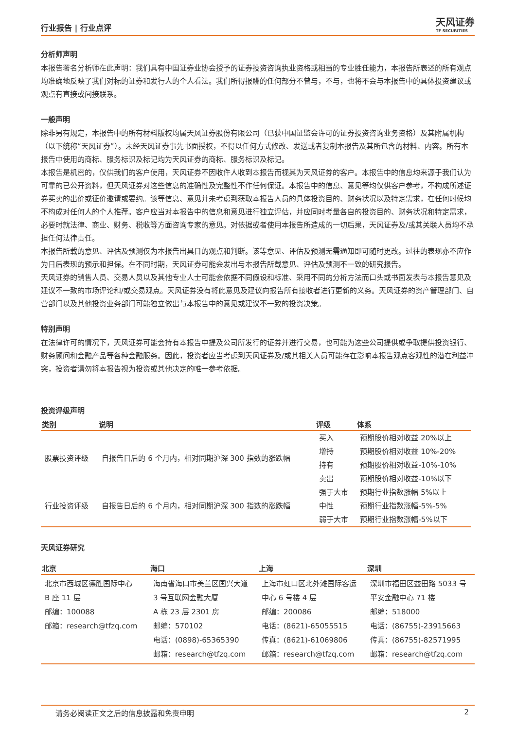行业报告 | 行业点评
天风证券
TF SECURITIES
分析师声明
本报告署名分析师在此声明：我们具有中国证券业协会授予的证券投资咨询执业资格或相当的专业胜任能力，本报告所表述的所有观点均准确地反映了我们对标的证券和发行人的个人看法。我们所得报酬的任何部分不曾与，不与，也将不会与本报告中的具体投资建议或观点有直接或间接联系。
一般声明
除非另有规定，本报告中的所有材料版权均属天风证券股份有限公司（已获中国证监会许可的证券投资咨询业务资格）及其附属机构（以下统称“天风证券”）。未经天风证券事先书面授权，不得以任何方式修改、发送或者复制本报告及其所包含的材料、内容。所有本报告中使用的商标、服务标识及标记均为天风证券的商标、服务标识及标记。
本报告是机密的，仅供我们的客户使用，天风证券不因收件人收到本报告而视其为天风证券的客户。本报告中的信息均来源于我们认为可靠的已公开资料，但天风证券对这些信息的准确性及完整性不作任何保证。本报告中的信息、意见等均仅供客户参考，不构成所述证券买卖的出价或征价邀请或要约。该等信息、意见并未考虑到获取本报告人员的具体投资目的、财务状况以及特定需求，在任何时候均不构成对任何人的个人推荐。客户应当对本报告中的信息和意见进行独立评估，并应同时考量各自的投资目的、财务状况和特定需求，必要时就法律、商业、财务、税收等方面咨询专家的意见。对依据或者使用本报告所造成的一切后果，天风证券及/或其关联人员均不承担任何法律责任。
本报告所载的意见、评估及预测仅为本报告出具日的观点和判断。该等意见、评估及预测无需通知即可随时更改。过往的表现亦不应作为日后表现的预示和担保。在不同时期，天风证券可能会发出与本报告所载意见、评估及预测不一致的研究报告。
天风证券的销售人员、交易人员以及其他专业人士可能会依据不同假设和标准、采用不同的分析方法而口头或书面发表与本报告意见及建议不一致的市场评论和/或交易观点。天风证券没有将此意见及建议向报告所有接收者进行更新的义务。天风证券的资产管理部门、自营部门以及其他投资业务部门可能独立做出与本报告中的意见或建议不一致的投资决策。
特别声明
在法律许可的情况下，天风证券可能会持有本报告中提及公司所发行的证券并进行交易，也可能为这些公司提供或争取提供投资银行、财务顾问和金融产品等各种金融服务。因此，投资者应当考虑到天风证券及/或其相关人员可能存在影响本报告观点客观性的潜在利益冲突，投资者请勿将本报告视为投资或其他决定的唯一参考依据。
投资评级声明
| 类别 | 说明 | 评级 | 体系 |
| --- | --- | --- | --- |
| 股票投资评级 | 自报告日后的 6 个月内，相对同期沪深 300 指数的涨跌幅 | 买入 | 预期股价相对收益 20%以上 |
| | | 增持 | 预期股价相对收益 10%-20% |
| | | 持有 | 预期股价相对收益-10%-10% |
| | | 卖出 | 预期股价相对收益-10%以下 |
| 行业投资评级 | 自报告日后的 6 个月内，相对同期沪深 300 指数的涨跌幅 | 强于大市 | 预期行业指数涨幅 5%以上 |
| | | 中性 | 预期行业指数涨幅-5%-5% |
| | | 弱于大市 | 预期行业指数涨幅-5%以下 |
天风证券研究
| 北京 | 海口 | 上海 | 深圳 |
| --- | --- | --- | --- |
| 北京市西城区德胜国际中心 B 座 11 层 邮编：100088 邮箱：research@tfzq.com | 海南省海口市美兰区国兴大道 3 号互联网金融大厦 A 栋 23 层 2301 房 邮编：570102 电话：(0898)-65365390 邮箱：research@tfzq.com | 上海市虹口区北外滩国际客运中心 6 号楼 4 层 邮编：200086 电话：(8621)-65055515 传真：(8621)-61069806 邮箱：research@tfzq.com | 深圳市福田区益田路 5033 号平安金融中心 71 楼 邮编：518000 电话：(86755)-23915663 传真：(86755)-82571995 邮箱：research@tfzq.com |
请务必阅读正文之后的信息披露和免责申明 2